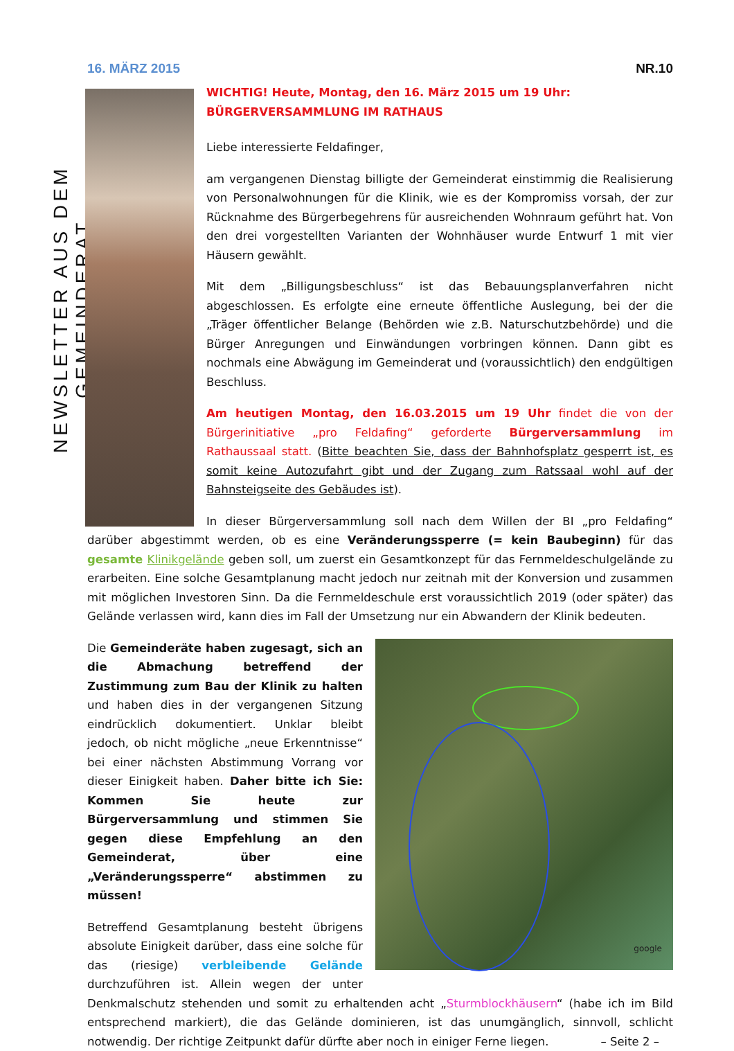16. MÄRZ 2015 NR.10
NEWSLETTER AUS DEM GEMEINDERAT
WICHTIG! Heute, Montag, den 16. März 2015 um 19 Uhr:
BÜRGERVERSAMMLUNG IM RATHAUS
Liebe interessierte Feldafinger,
am vergangenen Dienstag billigte der Gemeinderat einstimmig die Realisierung von Personalwohnungen für die Klinik, wie es der Kompromiss vorsah, der zur Rücknahme des Bürgerbegehrens für ausreichenden Wohnraum geführt hat. Von den drei vorgestellten Varianten der Wohnhäuser wurde Entwurf 1 mit vier Häusern gewählt.
Mit dem „Billigungsbeschluss“ ist das Bebauungsplanverfahren nicht abgeschlossen. Es erfolgte eine erneute öffentliche Auslegung, bei der die „Träger öffentlicher Belange (Behörden wie z.B. Naturschutzbehörde) und die Bürger Anregungen und Einwändungen vorbringen können. Dann gibt es nochmals eine Abwägung im Gemeinderat und (voraussichtlich) den endgültigen Beschluss.
Am heutigen Montag, den 16.03.2015 um 19 Uhr findet die von der Bürgerinitiative „pro Feldafing“ geforderte Bürgerversammlung im Rathaussaal statt. (Bitte beachten Sie, dass der Bahnhofsplatz gesperrt ist, es somit keine Autozufahrt gibt und der Zugang zum Ratssaal wohl auf der Bahnsteigseite des Gebäudes ist).
In dieser Bürgerversammlung soll nach dem Willen der BI „pro Feldafing“ darüber abgestimmt werden, ob es eine Veränderungssperre (= kein Baubeginn) für das gesamte Klinikgelände geben soll, um zuerst ein Gesamtkonzept für das Fernmeldeschulgelände zu erarbeiten. Eine solche Gesamtplanung macht jedoch nur zeitnah mit der Konversion und zusammen mit möglichen Investoren Sinn. Da die Fernmeldeschule erst voraussichtlich 2019 (oder später) das Gelände verlassen wird, kann dies im Fall der Umsetzung nur ein Abwandern der Klinik bedeuten.
google
Die Gemeinderäte haben zugesagt, sich an die Abmachung betreffend der Zustimmung zum Bau der Klinik zu halten und haben dies in der vergangenen Sitzung eindrücklich dokumentiert. Unklar bleibt jedoch, ob nicht mögliche „neue Erkenntnisse“ bei einer nächsten Abstimmung Vorrang vor dieser Einigkeit haben. Daher bitte ich Sie: Kommen Sie heute zur Bürgerversammlung und stimmen Sie gegen diese Empfehlung an den Gemeinderat, über eine „Veränderungssperre“ abstimmen zu müssen!
Betreffend Gesamtplanung besteht übrigens absolute Einigkeit darüber, dass eine solche für das (riesige) verbleibende Gelände durchzuführen ist. Allein wegen der unter Denkmalschutz stehenden und somit zu erhaltenden acht „Sturmblockhäusern“ (habe ich im Bild entsprechend markiert), die das Gelände dominieren, ist das unumgänglich, sinnvoll, schlicht notwendig. Der richtige Zeitpunkt dafür dürfte aber noch in einiger Ferne liegen. – Seite 2 –